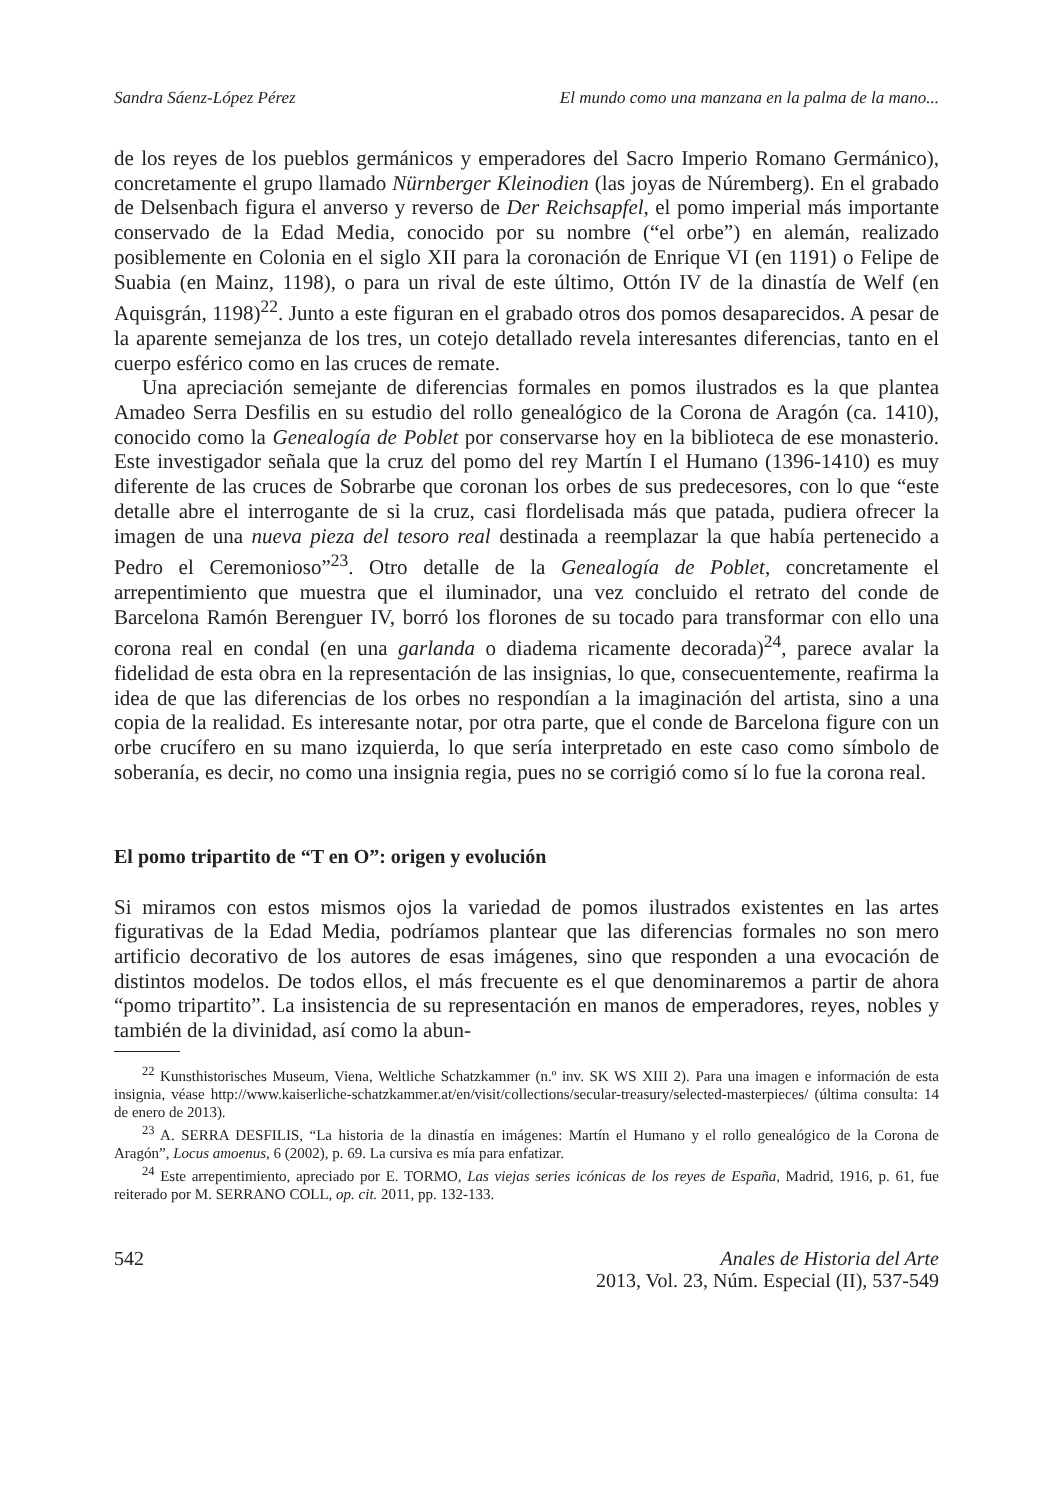Sandra Sáenz-López Pérez El mundo como una manzana en la palma de la mano...
de los reyes de los pueblos germánicos y emperadores del Sacro Imperio Romano Germánico), concretamente el grupo llamado Nürnberger Kleinodien (las joyas de Núremberg). En el grabado de Delsenbach figura el anverso y reverso de Der Reichsapfel, el pomo imperial más importante conservado de la Edad Media, conocido por su nombre (“el orbe”) en alemán, realizado posiblemente en Colonia en el siglo XII para la coronación de Enrique VI (en 1191) o Felipe de Suabia (en Mainz, 1198), o para un rival de este último, Ottón IV de la dinastía de Welf (en Aquisgrán, 1198)<sup>22</sup>. Junto a este figuran en el grabado otros dos pomos desaparecidos. A pesar de la aparente semejanza de los tres, un cotejo detallado revela interesantes diferencias, tanto en el cuerpo esférico como en las cruces de remate.
Una apreciación semejante de diferencias formales en pomos ilustrados es la que plantea Amadeo Serra Desfilis en su estudio del rollo genealógico de la Corona de Aragón (ca. 1410), conocido como la Genealogía de Poblet por conservarse hoy en la biblioteca de ese monasterio. Este investigador señala que la cruz del pomo del rey Martín I el Humano (1396-1410) es muy diferente de las cruces de Sobrarbe que coronan los orbes de sus predecesores, con lo que “este detalle abre el interrogante de si la cruz, casi flordelisada más que patada, pudiera ofrecer la imagen de una nueva pieza del tesoro real destinada a reemplazar la que había pertenecido a Pedro el Ceremonioso”<sup>23</sup>. Otro detalle de la Genealogía de Poblet, concretamente el arrepentimiento que muestra que el iluminador, una vez concluido el retrato del conde de Barcelona Ramón Berenguer IV, borró los florones de su tocado para transformar con ello una corona real en condal (en una garlanda o diadema ricamente decorada)<sup>24</sup>, parece avalar la fidelidad de esta obra en la representación de las insignias, lo que, consecuentemente, reafirma la idea de que las diferencias de los orbes no respondían a la imaginación del artista, sino a una copia de la realidad. Es interesante notar, por otra parte, que el conde de Barcelona figure con un orbe crucífero en su mano izquierda, lo que sería interpretado en este caso como símbolo de soberanía, es decir, no como una insignia regia, pues no se corrigió como sí lo fue la corona real.
El pomo tripartito de “T en O”: origen y evolución
Si miramos con estos mismos ojos la variedad de pomos ilustrados existentes en las artes figurativas de la Edad Media, podríamos plantear que las diferencias formales no son mero artificio decorativo de los autores de esas imágenes, sino que responden a una evocación de distintos modelos. De todos ellos, el más frecuente es el que denominaremos a partir de ahora “pomo tripartito”. La insistencia de su representación en manos de emperadores, reyes, nobles y también de la divinidad, así como la abun-
<sup>22</sup> Kunsthistorisches Museum, Viena, Weltliche Schatzkammer (n.º inv. SK WS XIII 2). Para una imagen e información de esta insignia, véase http://www.kaiserliche-schatzkammer.at/en/visit/collections/secular-treasury/selected-masterpieces/ (última consulta: 14 de enero de 2013).
<sup>23</sup> A. SERRA DESFILIS, “La historia de la dinastía en imágenes: Martín el Humano y el rollo genealógico de la Corona de Aragón”, Locus amoenus, 6 (2002), p. 69. La cursiva es mía para enfatizar.
<sup>24</sup> Este arrepentimiento, apreciado por E. TORMO, Las viejas series icónicas de los reyes de España, Madrid, 1916, p. 61, fue reiterado por M. SERRANO COLL, op. cit. 2011, pp. 132-133.
542 Anales de Historia del Arte
2013, Vol. 23, Núm. Especial (II), 537-549